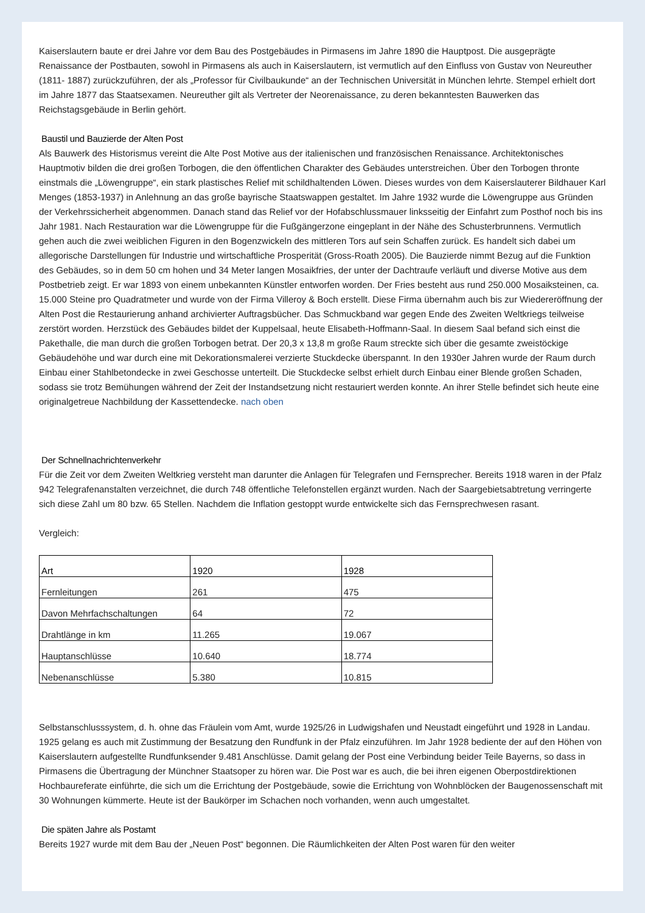Kaiserslautern baute er drei Jahre vor dem Bau des Postgebäudes in Pirmasens im Jahre 1890 die Hauptpost. Die ausgeprägte Renaissance der Postbauten, sowohl in Pirmasens als auch in Kaiserslautern, ist vermutlich auf den Einfluss von Gustav von Neureuther (1811- 1887) zurückzuführen, der als „Professor für Civilbaukunde“ an der Technischen Universität in München lehrte. Stempel erhielt dort im Jahre 1877 das Staatsexamen. Neureuther gilt als Vertreter der Neorenaissance, zu deren bekanntesten Bauwerken das Reichstagsgebäude in Berlin gehört.
Baustil und Bauzierde der Alten Post
Als Bauwerk des Historismus vereint die Alte Post Motive aus der italienischen und französischen Renaissance. Architektonisches Hauptmotiv bilden die drei großen Torbogen, die den öffentlichen Charakter des Gebäudes unterstreichen. Über den Torbogen thronte einstmals die „Löwengruppe“, ein stark plastisches Relief mit schildhaltenden Löwen. Dieses wurdes von dem Kaiserslauterer Bildhauer Karl Menges (1853-1937) in Anlehnung an das große bayrische Staatswappen gestaltet. Im Jahre 1932 wurde die Löwengruppe aus Gründen der Verkehrssicherheit abgenommen. Danach stand das Relief vor der Hofabschlussmauer linksseitig der Einfahrt zum Posthof noch bis ins Jahr 1981. Nach Restauration war die Löwengruppe für die Fußgängerzone eingeplant in der Nähe des Schusterbrunnens. Vermutlich gehen auch die zwei weiblichen Figuren in den Bogenzwickeln des mittleren Tors auf sein Schaffen zurück. Es handelt sich dabei um allegorische Darstellungen für Industrie und wirtschaftliche Prosperität (Gross-Roath 2005). Die Bauzierde nimmt Bezug auf die Funktion des Gebäudes, so in dem 50 cm hohen und 34 Meter langen Mosaikfries, der unter der Dachtraufe verläuft und diverse Motive aus dem Postbetrieb zeigt. Er war 1893 von einem unbekannten Künstler entworfen worden. Der Fries besteht aus rund 250.000 Mosaiksteinen, ca. 15.000 Steine pro Quadratmeter und wurde von der Firma Villeroy & Boch erstellt. Diese Firma übernahm auch bis zur Wiedereröffnung der Alten Post die Restaurierung anhand archivierter Auftragsbücher. Das Schmuckband war gegen Ende des Zweiten Weltkriegs teilweise zerstört worden. Herzstück des Gebäudes bildet der Kuppelsaal, heute Elisabeth-Hoffmann-Saal. In diesem Saal befand sich einst die Pakethalle, die man durch die großen Torbogen betrat. Der 20,3 x 13,8 m große Raum streckte sich über die gesamte zweistöckige Gebäudehöhe und war durch eine mit Dekorationsmalerei verzierte Stuckdecke überspannt. In den 1930er Jahren wurde der Raum durch Einbau einer Stahlbetondecke in zwei Geschosse unterteilt. Die Stuckdecke selbst erhielt durch Einbau einer Blende großen Schaden, sodass sie trotz Bemühungen während der Zeit der Instandsetzung nicht restauriert werden konnte. An ihrer Stelle befindet sich heute eine originalgetreue Nachbildung der Kassettendecke. nach oben
Der Schnellnachrichtenverkehr
Für die Zeit vor dem Zweiten Weltkrieg versteht man darunter die Anlagen für Telegrafen und Fernsprecher. Bereits 1918 waren in der Pfalz 942 Telegrafenanstalten verzeichnet, die durch 748 öffentliche Telefonstellen ergänzt wurden. Nach der Saargebietsabtretung verringerte sich diese Zahl um 80 bzw. 65 Stellen. Nachdem die Inflation gestoppt wurde entwickelte sich das Fernsprechwesen rasant.
Vergleich:
| Art | 1920 | 1928 |
| --- | --- | --- |
| Fernleitungen | 261 | 475 |
| Davon Mehrfachschaltungen | 64 | 72 |
| Drahtlänge in km | 11.265 | 19.067 |
| Hauptanschlüsse | 10.640 | 18.774 |
| Nebenanschlüsse | 5.380 | 10.815 |
Selbstanschlusssystem, d. h. ohne das Fräulein vom Amt, wurde 1925/26 in Ludwigshafen und Neustadt eingeführt und 1928 in Landau. 1925 gelang es auch mit Zustimmung der Besatzung den Rundfunk in der Pfalz einzuführen. Im Jahr 1928 bediente der auf den Höhen von Kaiserslautern aufgestellte Rundfunksender 9.481 Anschlüsse. Damit gelang der Post eine Verbindung beider Teile Bayerns, so dass in Pirmasens die Übertragung der Münchner Staatsoper zu hören war. Die Post war es auch, die bei ihren eigenen Oberpostdirektionen Hochbaureferate einführte, die sich um die Errichtung der Postgebäude, sowie die Errichtung von Wohnblöcken der Baugenossenschaft mit 30 Wohnungen kümmerte. Heute ist der Baukörper im Schachen noch vorhanden, wenn auch umgestaltet.
Die späten Jahre als Postamt
Bereits 1927 wurde mit dem Bau der „Neuen Post“ begonnen. Die Räumlichkeiten der Alten Post waren für den weiter